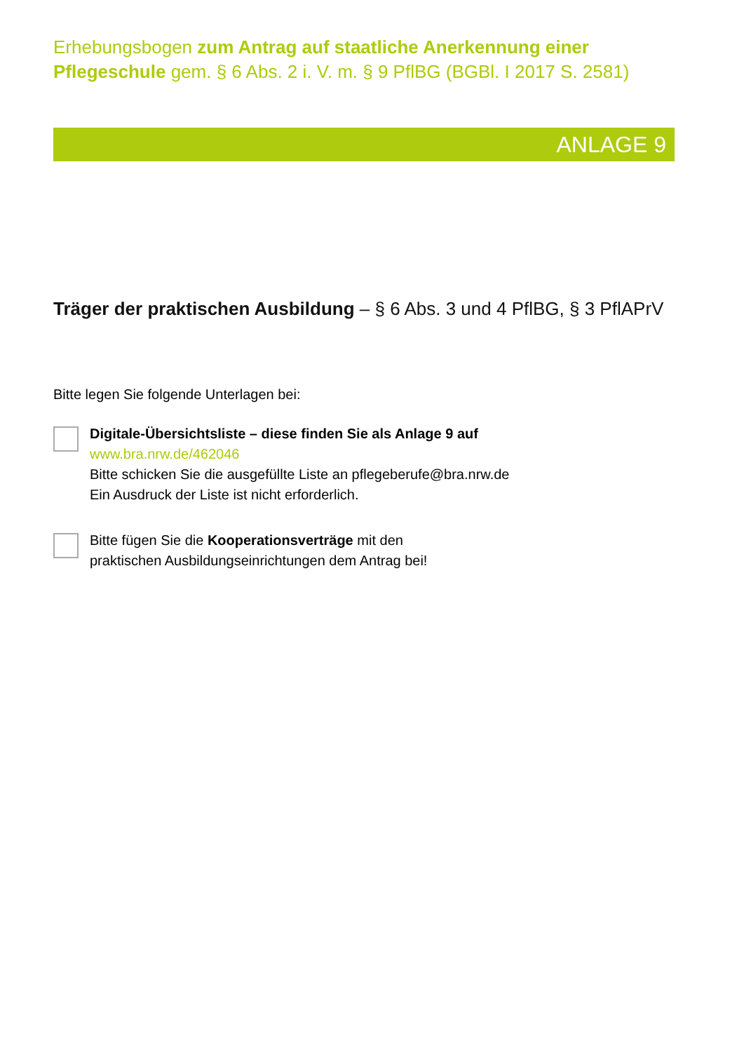Erhebungsbogen zum Antrag auf staatliche Anerkennung einer Pflegeschule gem. § 6 Abs. 2 i. V. m. § 9 PflBG (BGBl. I 2017 S. 2581)
ANLAGE 9
Träger der praktischen Ausbildung – § 6 Abs. 3 und 4 PflBG, § 3 PflAPrV
Bitte legen Sie folgende Unterlagen bei:
Digitale-Übersichtsliste – diese finden Sie als Anlage 9 auf
www.bra.nrw.de/462046
Bitte schicken Sie die ausgefüllte Liste an pflegeberufe@bra.nrw.de
Ein Ausdruck der Liste ist nicht erforderlich.
Bitte fügen Sie die Kooperationsverträge mit den
praktischen Ausbildungseinrichtungen dem Antrag bei!